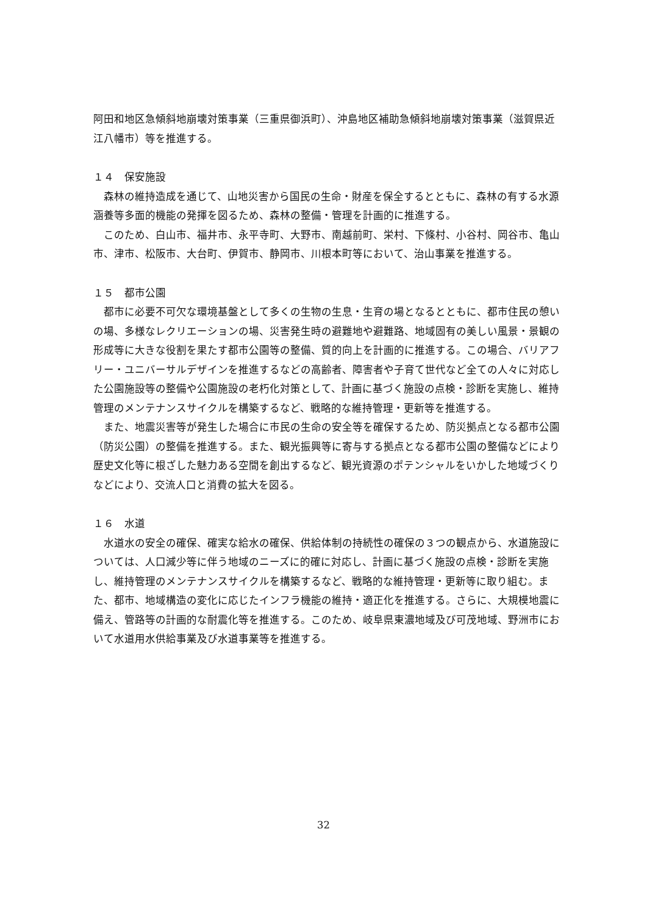阿田和地区急傾斜地崩壊対策事業（三重県御浜町）、沖島地区補助急傾斜地崩壊対策事業（滋賀県近江八幡市）等を推進する。
１４　保安施設
　森林の維持造成を通じて、山地災害から国民の生命・財産を保全するとともに、森林の有する水源涵養等多面的機能の発揮を図るため、森林の整備・管理を計画的に推進する。
　このため、白山市、福井市、永平寺町、大野市、南越前町、栄村、下條村、小谷村、岡谷市、亀山市、津市、松阪市、大台町、伊賀市、静岡市、川根本町等において、治山事業を推進する。
１５　都市公園
　都市に必要不可欠な環境基盤として多くの生物の生息・生育の場となるとともに、都市住民の憩いの場、多様なレクリエーションの場、災害発生時の避難地や避難路、地域固有の美しい風景・景観の形成等に大きな役割を果たす都市公園等の整備、質的向上を計画的に推進する。この場合、バリアフリー・ユニバーサルデザインを推進するなどの高齢者、障害者や子育て世代など全ての人々に対応した公園施設等の整備や公園施設の老朽化対策として、計画に基づく施設の点検・診断を実施し、維持管理のメンテナンスサイクルを構築するなど、戦略的な維持管理・更新等を推進する。
　また、地震災害等が発生した場合に市民の生命の安全等を確保するため、防災拠点となる都市公園（防災公園）の整備を推進する。また、観光振興等に寄与する拠点となる都市公園の整備などにより歴史文化等に根ざした魅力ある空間を創出するなど、観光資源のポテンシャルをいかした地域づくりなどにより、交流人口と消費の拡大を図る。
１６　水道
　水道水の安全の確保、確実な給水の確保、供給体制の持続性の確保の３つの観点から、水道施設については、人口減少等に伴う地域のニーズに的確に対応し、計画に基づく施設の点検・診断を実施し、維持管理のメンテナンスサイクルを構築するなど、戦略的な維持管理・更新等に取り組む。また、都市、地域構造の変化に応じたインフラ機能の維持・適正化を推進する。さらに、大規模地震に備え、管路等の計画的な耐震化等を推進する。このため、岐阜県東濃地域及び可茂地域、野洲市において水道用水供給事業及び水道事業等を推進する。
32